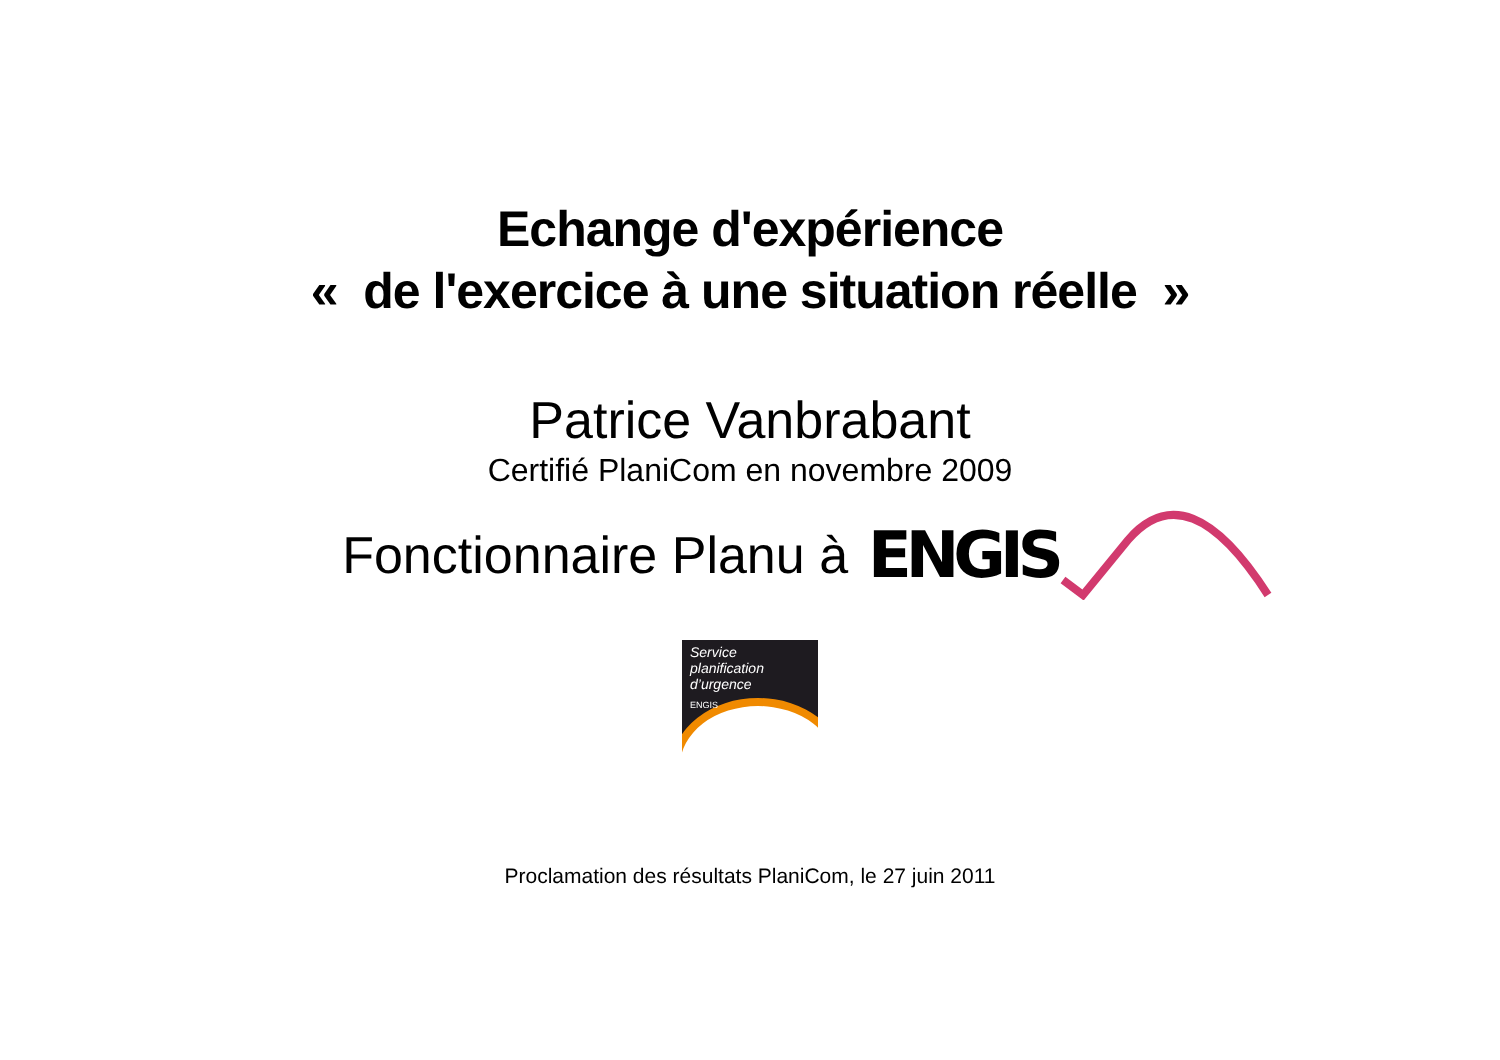Echange d'expérience
« de l'exercice à une situation réelle »
Patrice Vanbrabant
Certifié PlaniCom en novembre 2009
Fonctionnaire Planu à
ENGIS
Service
planification
d’urgence
ENGIS
Proclamation des résultats PlaniCom, le 27 juin 2011